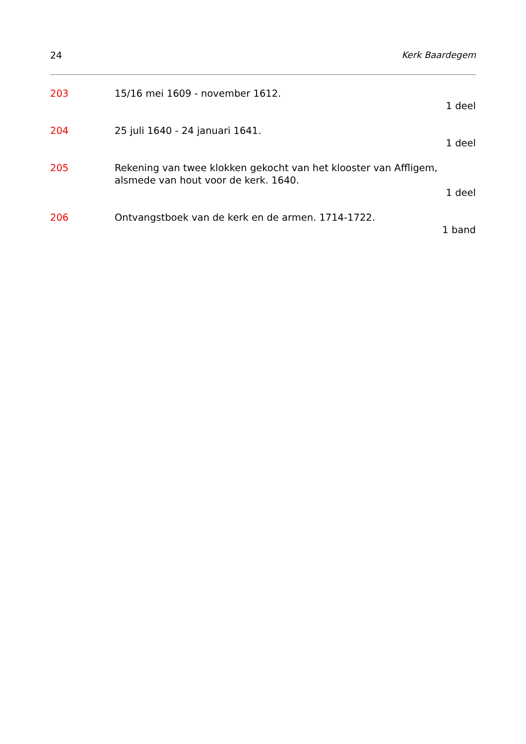24 Kerk Baardegem
203 15/16 mei 1609 - november 1612.
1 deel
204 25 juli 1640 - 24 januari 1641.
1 deel
205 Rekening van twee klokken gekocht van het klooster van Affligem, alsmede van hout voor de kerk. 1640.
1 deel
206 Ontvangstboek van de kerk en de armen. 1714-1722.
1 band